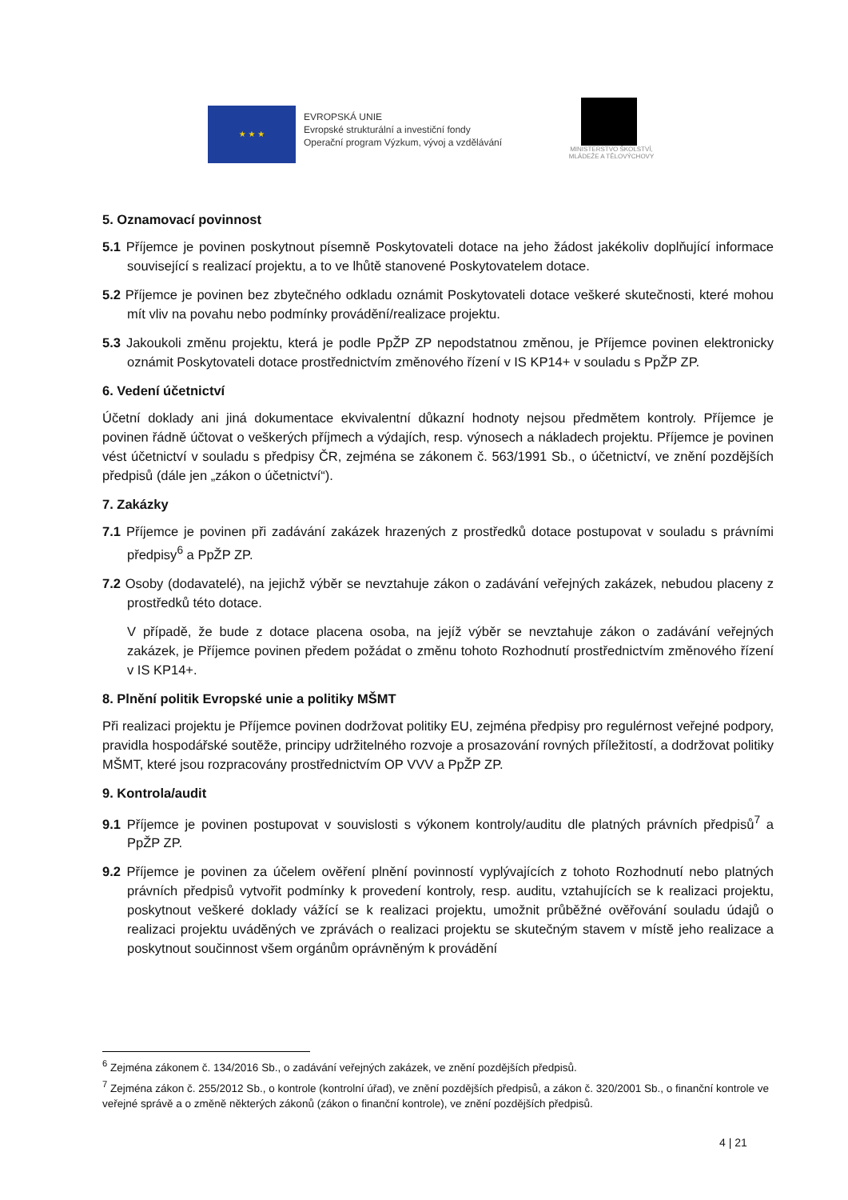★ ★ ★
EVROPSKÁ UNIE
Evropské strukturální a investiční fondy
Operační program Výzkum, vývoj a vzdělávání
MINISTERSTVO ŠKOLSTVÍ,
MLÁDEŽE A TĚLOVÝCHOVY
5. Oznamovací povinnost
5.1 Příjemce je povinen poskytnout písemně Poskytovateli dotace na jeho žádost jakékoliv doplňující informace související s realizací projektu, a to ve lhůtě stanovené Poskytovatelem dotace.
5.2 Příjemce je povinen bez zbytečného odkladu oznámit Poskytovateli dotace veškeré skutečnosti, které mohou mít vliv na povahu nebo podmínky provádění/realizace projektu.
5.3 Jakoukoli změnu projektu, která je podle PpŽP ZP nepodstatnou změnou, je Příjemce povinen elektronicky oznámit Poskytovateli dotace prostřednictvím změnového řízení v IS KP14+ v souladu s PpŽP ZP.
6. Vedení účetnictví
Účetní doklady ani jiná dokumentace ekvivalentní důkazní hodnoty nejsou předmětem kontroly. Příjemce je povinen řádně účtovat o veškerých příjmech a výdajích, resp. výnosech a nákladech projektu. Příjemce je povinen vést účetnictví v souladu s předpisy ČR, zejména se zákonem č. 563/1991 Sb., o účetnictví, ve znění pozdějších předpisů (dále jen „zákon o účetnictví“).
7. Zakázky
7.1 Příjemce je povinen při zadávání zakázek hrazených z prostředků dotace postupovat v souladu s právními předpisy<sup>6</sup> a PpŽP ZP.
7.2 Osoby (dodavatelé), na jejichž výběr se nevztahuje zákon o zadávání veřejných zakázek, nebudou placeny z prostředků této dotace.
V případě, že bude z dotace placena osoba, na jejíž výběr se nevztahuje zákon o zadávání veřejných zakázek, je Příjemce povinen předem požádat o změnu tohoto Rozhodnutí prostřednictvím změnového řízení v IS KP14+.
8. Plnění politik Evropské unie a politiky MŠMT
Při realizaci projektu je Příjemce povinen dodržovat politiky EU, zejména předpisy pro regulérnost veřejné podpory, pravidla hospodářské soutěže, principy udržitelného rozvoje a prosazování rovných příležitostí, a dodržovat politiky MŠMT, které jsou rozpracovány prostřednictvím OP VVV a PpŽP ZP.
9. Kontrola/audit
9.1 Příjemce je povinen postupovat v souvislosti s výkonem kontroly/auditu dle platných právních předpisů<sup>7</sup> a PpŽP ZP.
9.2 Příjemce je povinen za účelem ověření plnění povinností vyplývajících z tohoto Rozhodnutí nebo platných právních předpisů vytvořit podmínky k provedení kontroly, resp. auditu, vztahujících se k realizaci projektu, poskytnout veškeré doklady vážící se k realizaci projektu, umožnit průběžné ověřování souladu údajů o realizaci projektu uváděných ve zprávách o realizaci projektu se skutečným stavem v místě jeho realizace a poskytnout součinnost všem orgánům oprávněným k provádění
<sup>6</sup> Zejména zákonem č. 134/2016 Sb., o zadávání veřejných zakázek, ve znění pozdějších předpisů.
<sup>7</sup> Zejména zákon č. 255/2012 Sb., o kontrole (kontrolní úřad), ve znění pozdějších předpisů, a zákon č. 320/2001 Sb., o finanční kontrole ve veřejné správě a o změně některých zákonů (zákon o finanční kontrole), ve znění pozdějších předpisů.
4 | 21